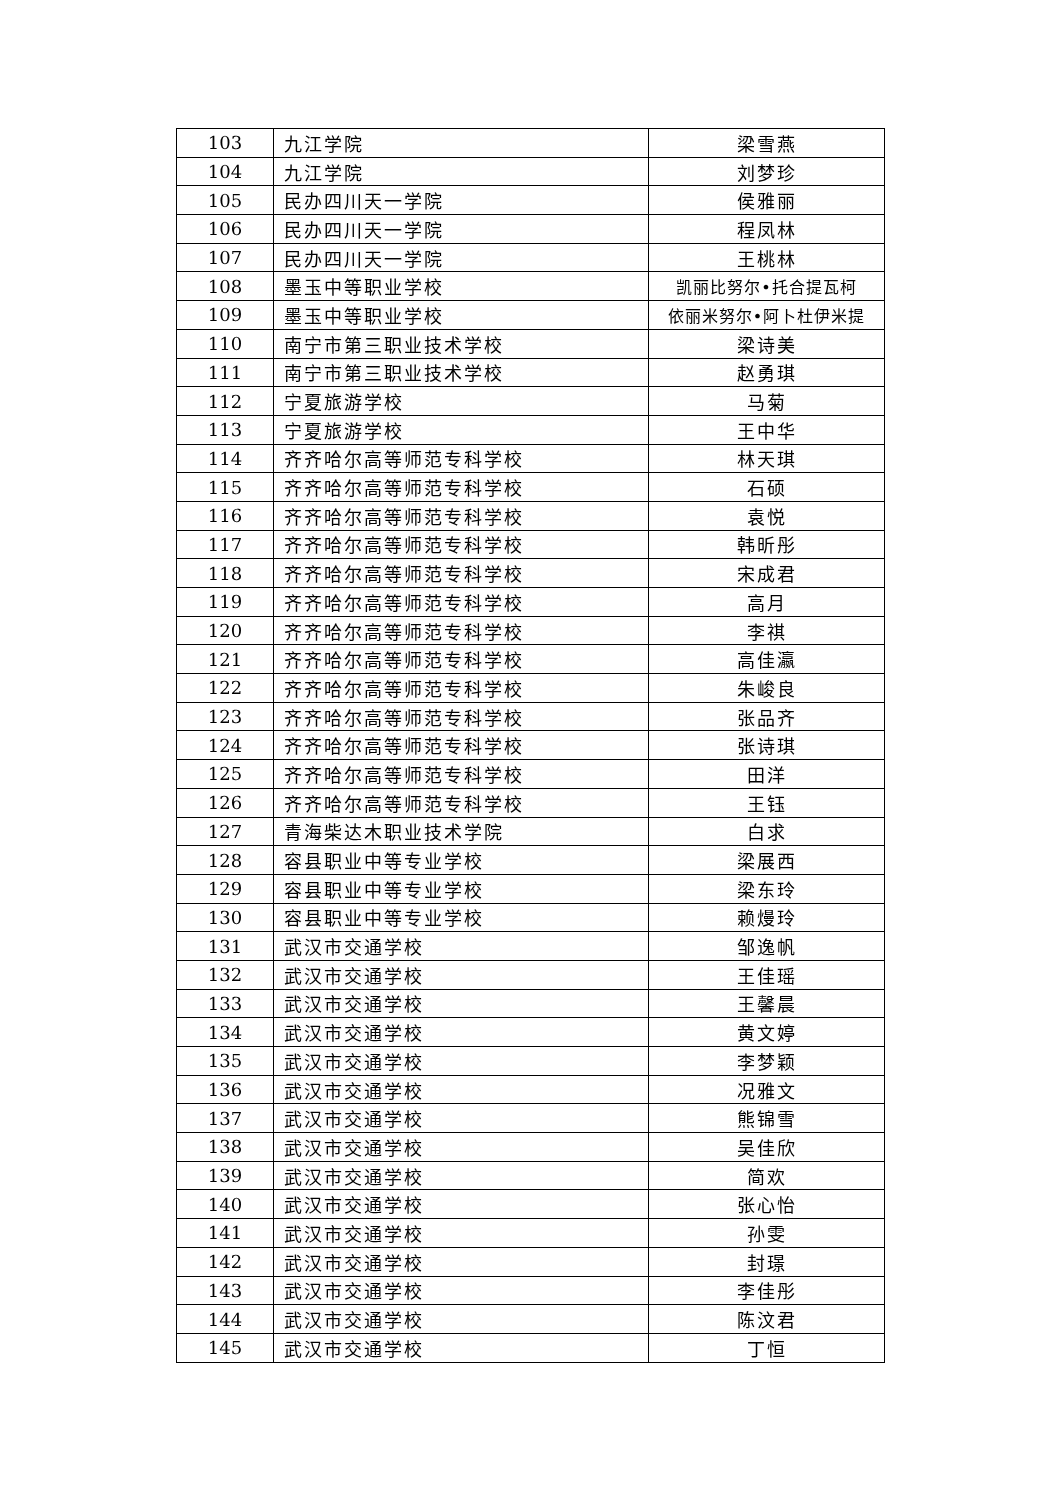| 103 | 九江学院 | 梁雪燕 |
| 104 | 九江学院 | 刘梦珍 |
| 105 | 民办四川天一学院 | 侯雅丽 |
| 106 | 民办四川天一学院 | 程凤林 |
| 107 | 民办四川天一学院 | 王桃林 |
| 108 | 墨玉中等职业学校 | 凯丽比努尔•托合提瓦柯 |
| 109 | 墨玉中等职业学校 | 依丽米努尔•阿卜杜伊米提 |
| 110 | 南宁市第三职业技术学校 | 梁诗美 |
| 111 | 南宁市第三职业技术学校 | 赵勇琪 |
| 112 | 宁夏旅游学校 | 马菊 |
| 113 | 宁夏旅游学校 | 王中华 |
| 114 | 齐齐哈尔高等师范专科学校 | 林天琪 |
| 115 | 齐齐哈尔高等师范专科学校 | 石硕 |
| 116 | 齐齐哈尔高等师范专科学校 | 袁悦 |
| 117 | 齐齐哈尔高等师范专科学校 | 韩昕彤 |
| 118 | 齐齐哈尔高等师范专科学校 | 宋成君 |
| 119 | 齐齐哈尔高等师范专科学校 | 高月 |
| 120 | 齐齐哈尔高等师范专科学校 | 李祺 |
| 121 | 齐齐哈尔高等师范专科学校 | 高佳瀛 |
| 122 | 齐齐哈尔高等师范专科学校 | 朱峻良 |
| 123 | 齐齐哈尔高等师范专科学校 | 张品齐 |
| 124 | 齐齐哈尔高等师范专科学校 | 张诗琪 |
| 125 | 齐齐哈尔高等师范专科学校 | 田洋 |
| 126 | 齐齐哈尔高等师范专科学校 | 王钰 |
| 127 | 青海柴达木职业技术学院 | 白求 |
| 128 | 容县职业中等专业学校 | 梁展西 |
| 129 | 容县职业中等专业学校 | 梁东玲 |
| 130 | 容县职业中等专业学校 | 赖熳玲 |
| 131 | 武汉市交通学校 | 邹逸帆 |
| 132 | 武汉市交通学校 | 王佳瑶 |
| 133 | 武汉市交通学校 | 王馨晨 |
| 134 | 武汉市交通学校 | 黄文婷 |
| 135 | 武汉市交通学校 | 李梦颖 |
| 136 | 武汉市交通学校 | 况雅文 |
| 137 | 武汉市交通学校 | 熊锦雪 |
| 138 | 武汉市交通学校 | 吴佳欣 |
| 139 | 武汉市交通学校 | 简欢 |
| 140 | 武汉市交通学校 | 张心怡 |
| 141 | 武汉市交通学校 | 孙雯 |
| 142 | 武汉市交通学校 | 封璟 |
| 143 | 武汉市交通学校 | 李佳彤 |
| 144 | 武汉市交通学校 | 陈汶君 |
| 145 | 武汉市交通学校 | 丁恒 |